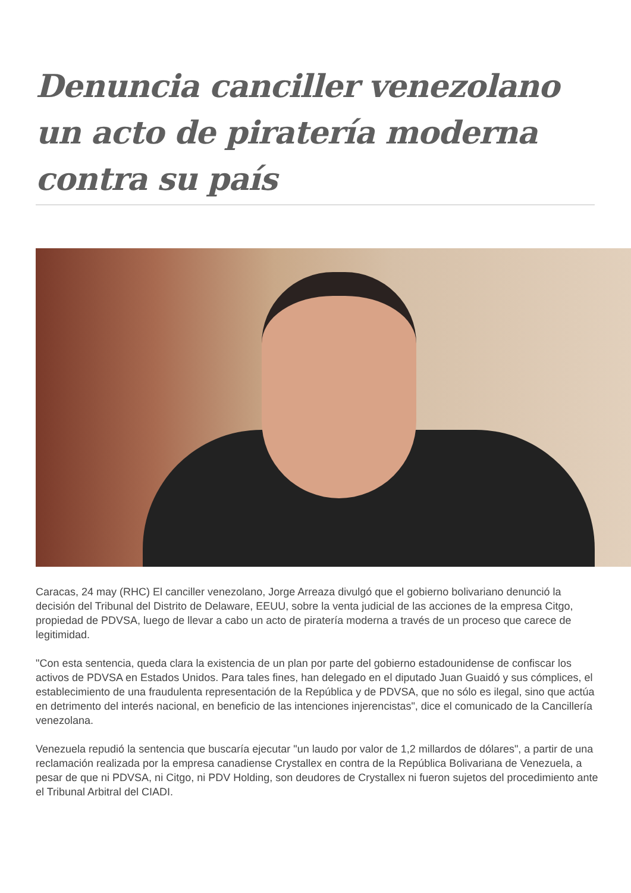Denuncia canciller venezolano un acto de piratería moderna contra su país
Caracas, 24 may (RHC) El canciller venezolano, Jorge Arreaza divulgó que el gobierno bolivariano denunció la decisión del Tribunal del Distrito de Delaware, EEUU, sobre la venta judicial de las acciones de la empresa Citgo, propiedad de PDVSA, luego de llevar a cabo un acto de piratería moderna a través de un proceso que carece de legitimidad.
"Con esta sentencia, queda clara la existencia de un plan por parte del gobierno estadounidense de confiscar los activos de PDVSA en Estados Unidos. Para tales fines, han delegado en el diputado Juan Guaidó y sus cómplices, el establecimiento de una fraudulenta representación de la República y de PDVSA, que no sólo es ilegal, sino que actúa en detrimento del interés nacional, en beneficio de las intenciones injerencistas", dice el comunicado de la Cancillería venezolana.
Venezuela repudió la sentencia que buscaría ejecutar "un laudo por valor de 1,2 millardos de dólares", a partir de una reclamación realizada por la empresa canadiense Crystallex en contra de la República Bolivariana de Venezuela, a pesar de que ni PDVSA, ni Citgo, ni PDV Holding, son deudores de Crystallex ni fueron sujetos del procedimiento ante el Tribunal Arbitral del CIADI.